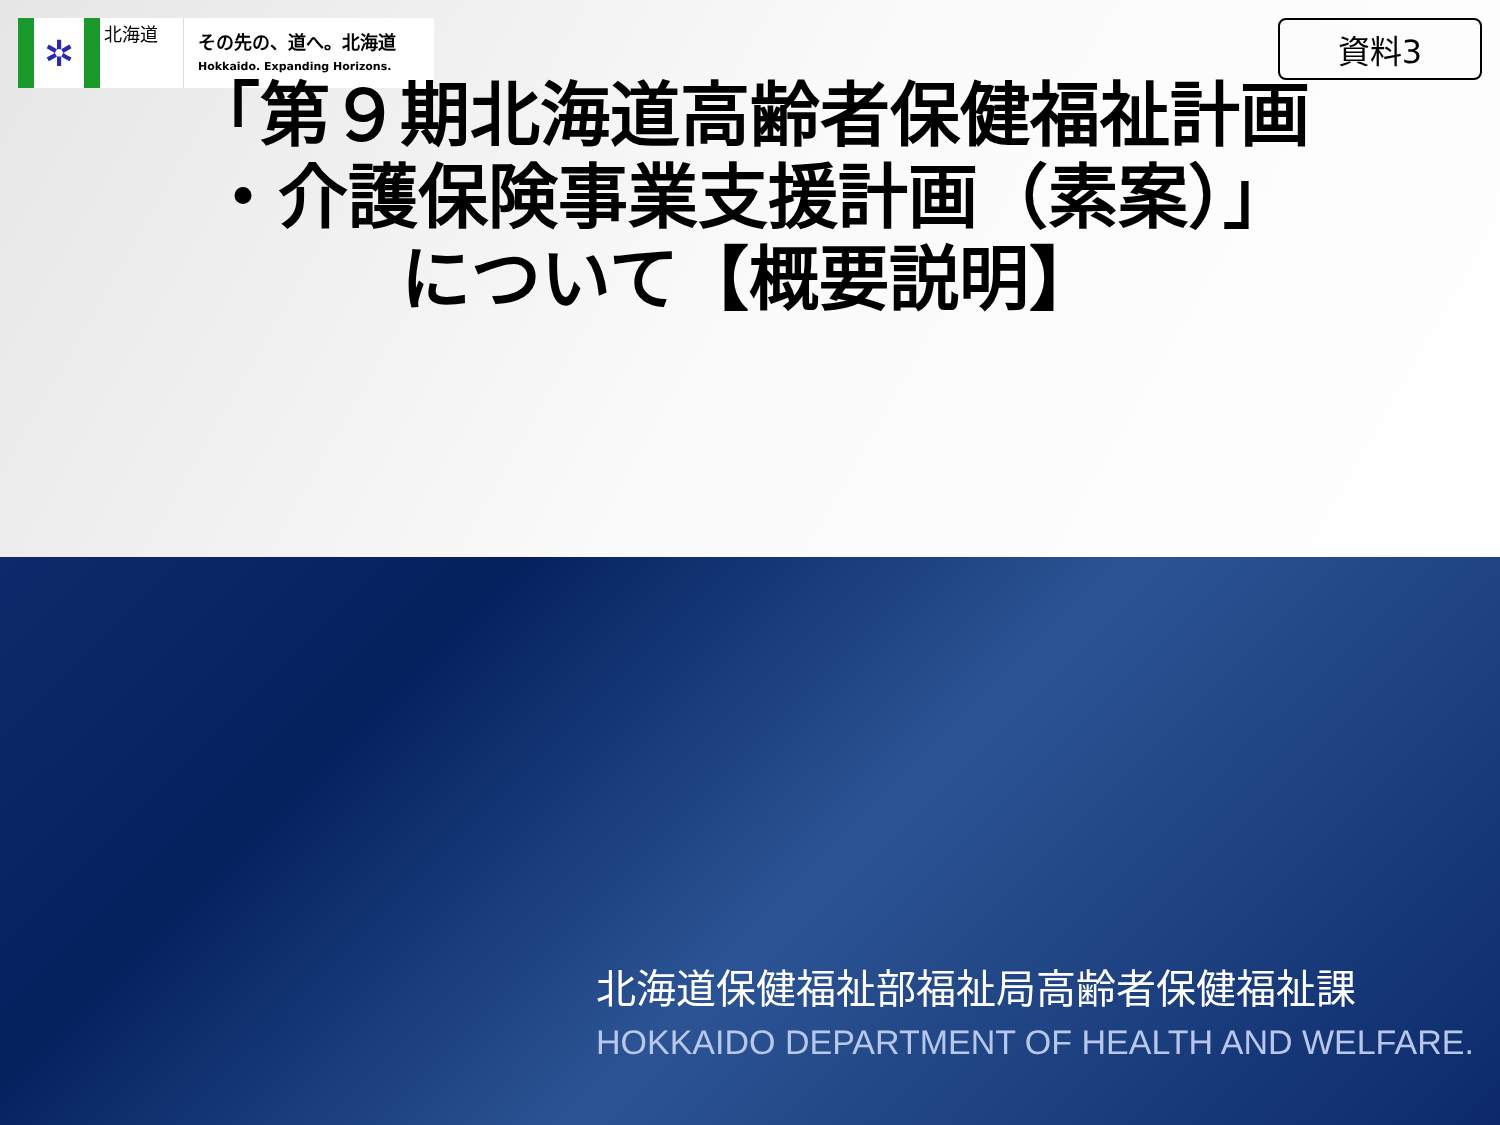✲
北海道
その先の、道へ。北海道
Hokkaido. Expanding Horizons.
資料3
「第９期北海道高齢者保健福祉計画
・介護保険事業支援計画（素案）」
について【概要説明】
北海道保健福祉部福祉局高齢者保健福祉課
HOKKAIDO DEPARTMENT OF HEALTH AND WELFARE.